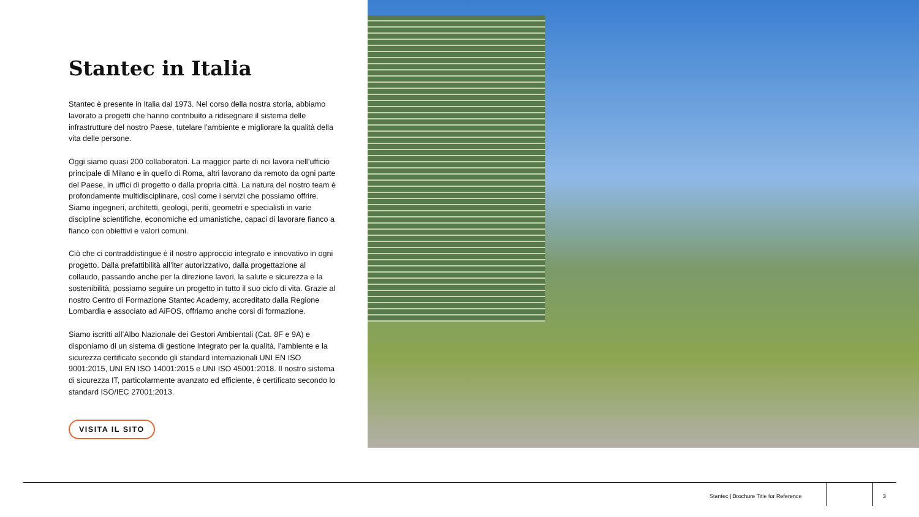Stantec in Italia
Stantec è presente in Italia dal 1973. Nel corso della nostra storia, abbiamo lavorato a progetti che hanno contribuito a ridisegnare il sistema delle infrastrutture del nostro Paese, tutelare l’ambiente e migliorare la qualità della vita delle persone.
Oggi siamo quasi 200 collaboratori. La maggior parte di noi lavora nell’ufficio principale di Milano e in quello di Roma, altri lavorano da remoto da ogni parte del Paese, in uffici di progetto o dalla propria città. La natura del nostro team è profondamente multidisciplinare, così come i servizi che possiamo offrire. Siamo ingegneri, architetti, geologi, periti, geometri e specialisti in varie discipline scientifiche, economiche ed umanistiche, capaci di lavorare fianco a fianco con obiettivi e valori comuni.
Ciò che ci contraddistingue è il nostro approccio integrato e innovativo in ogni progetto. Dalla prefattibilità all’iter autorizzativo, dalla progettazione al collaudo, passando anche per la direzione lavori, la salute e sicurezza e la sostenibilità, possiamo seguire un progetto in tutto il suo ciclo di vita. Grazie al nostro Centro di Formazione Stantec Academy, accreditato dalla Regione Lombardia e associato ad AiFOS, offriamo anche corsi di formazione.
Siamo iscritti all’Albo Nazionale dei Gestori Ambientali (Cat. 8F e 9A) e disponiamo di un sistema di gestione integrato per la qualità, l’ambiente e la sicurezza certificato secondo gli standard internazionali UNI EN ISO 9001:2015, UNI EN ISO 14001:2015 e UNI ISO 45001:2018. Il nostro sistema di sicurezza IT, particolarmente avanzato ed efficiente, è certificato secondo lo standard ISO/IEC 27001:2013.
VISITA IL SITO
Stantec | Brochure Title for Reference
3